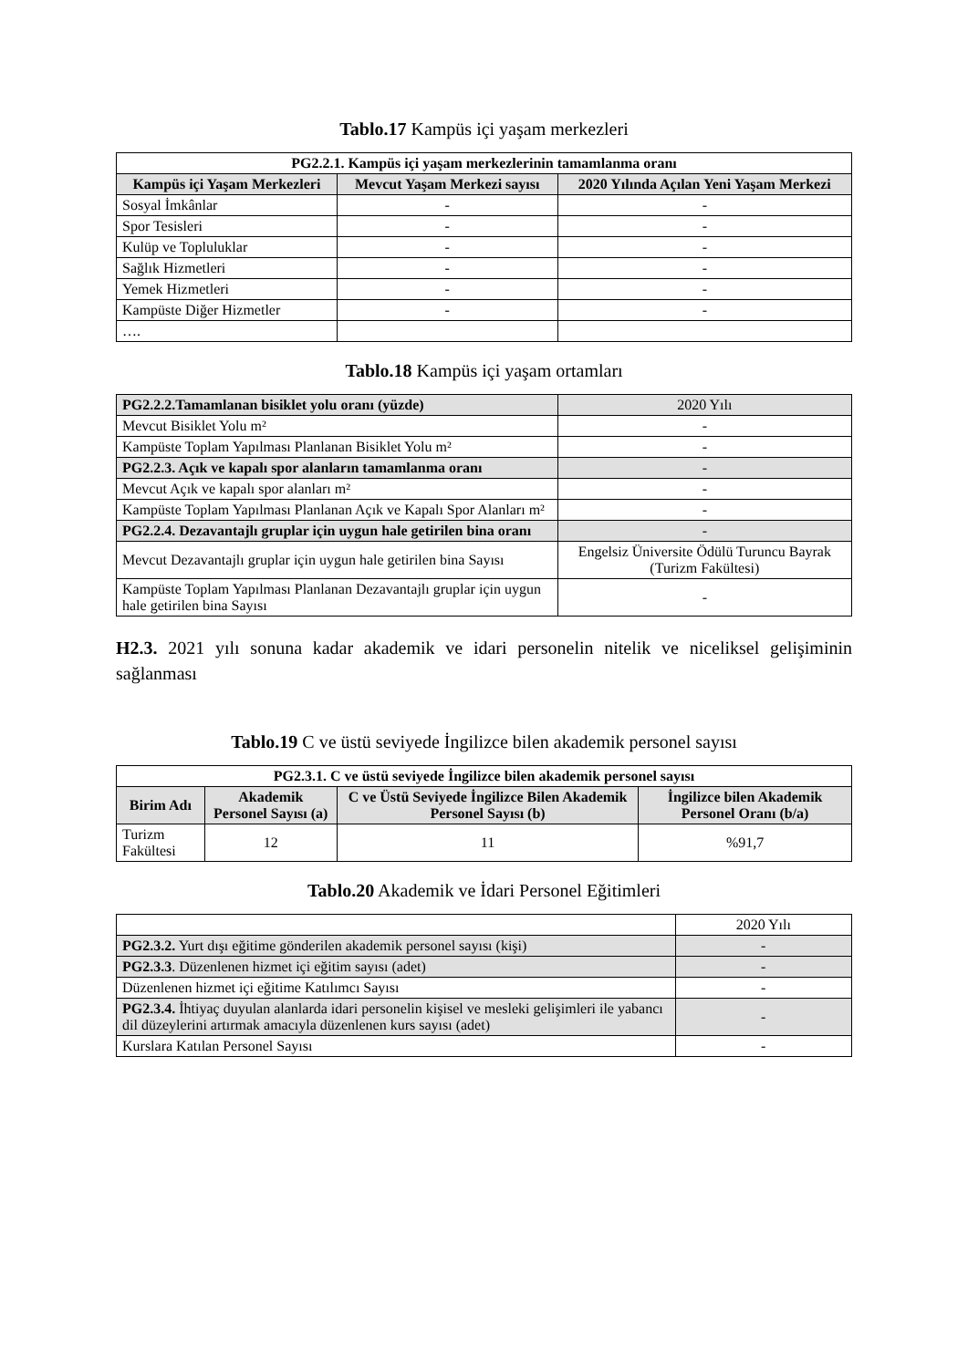Tablo.17 Kampüs içi yaşam merkezleri
| PG2.2.1. Kampüs içi yaşam merkezlerinin tamamlanma oranı | | |
| --- | --- | --- |
| Kampüs içi Yaşam Merkezleri | Mevcut Yaşam Merkezi sayısı | 2020 Yılında Açılan Yeni Yaşam Merkezi |
| Sosyal İmkânlar | - | - |
| Spor Tesisleri | - | - |
| Kulüp ve Topluluklar | - | - |
| Sağlık Hizmetleri | - | - |
| Yemek Hizmetleri | - | - |
| Kampüste Diğer Hizmetler | - | - |
| …. | | |
Tablo.18 Kampüs içi yaşam ortamları
| PG2.2.2.Tamamlanan bisiklet yolu oranı (yüzde) | 2020 Yılı |
| Mevcut Bisiklet Yolu m² | - |
| Kampüste Toplam Yapılması Planlanan Bisiklet Yolu m² | - |
| PG2.2.3. Açık ve kapalı spor alanların tamamlanma oranı | - |
| Mevcut Açık ve kapalı spor alanları m² | - |
| Kampüste Toplam Yapılması Planlanan Açık ve Kapalı Spor Alanları m² | - |
| PG2.2.4. Dezavantajlı gruplar için uygun hale getirilen bina oranı | - |
| Mevcut Dezavantajlı gruplar için uygun hale getirilen bina Sayısı | Engelsiz Üniversite Ödülü Turuncu Bayrak (Turizm Fakültesi) |
| Kampüste Toplam Yapılması Planlanan Dezavantajlı gruplar için uygun hale getirilen bina Sayısı | - |
H2.3. 2021 yılı sonuna kadar akademik ve idari personelin nitelik ve niceliksel gelişiminin sağlanması
Tablo.19 C ve üstü seviyede İngilizce bilen akademik personel sayısı
| PG2.3.1. C ve üstü seviyede İngilizce bilen akademik personel sayısı | | | |
| --- | --- | --- | --- |
| Birim Adı | Akademik Personel Sayısı (a) | C ve Üstü Seviyede İngilizce Bilen Akademik Personel Sayısı (b) | İngilizce bilen Akademik Personel Oranı (b/a) |
| Turizm Fakültesi | 12 | 11 | %91,7 |
Tablo.20 Akademik ve İdari Personel Eğitimleri
| | 2020 Yılı |
| PG2.3.2. Yurt dışı eğitime gönderilen akademik personel sayısı (kişi) | - |
| PG2.3.3 . Düzenlenen hizmet içi eğitim sayısı (adet) | - |
| Düzenlenen hizmet içi eğitime Katılımcı Sayısı | - |
| PG2.3.4. İhtiyaç duyulan alanlarda idari personelin kişisel ve mesleki gelişimleri ile yabancı dil düzeylerini artırmak amacıyla düzenlenen kurs sayısı (adet) | - |
| Kurslara Katılan Personel Sayısı | - |